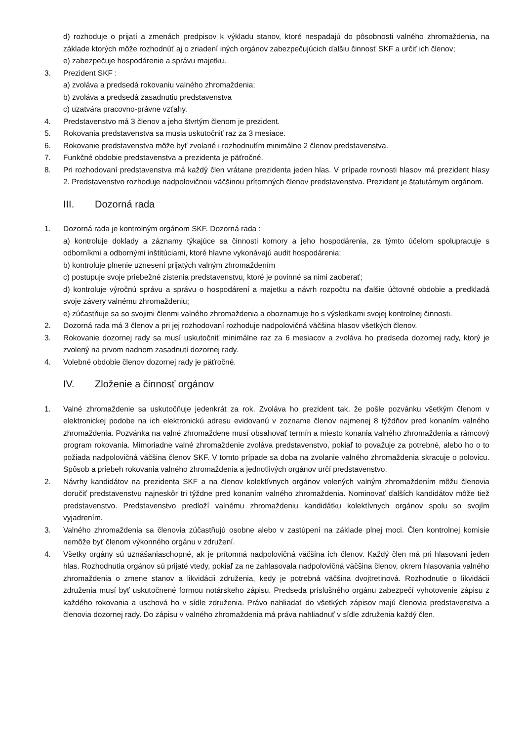d) rozhoduje o prijatí a zmenách predpisov k výkladu stanov, ktoré nespadajú do pôsobnosti valného zhromaždenia, na základe ktorých môže rozhodnúť aj o zriadení iných orgánov zabezpečujúcich ďalšiu činnosť SKF a určiť ich členov;
e) zabezpečuje hospodárenie a správu majetku.
3. Prezident SKF :
a) zvoláva a predsedá rokovaniu valného zhromaždenia;
b) zvoláva a predsedá zasadnutiu predstavenstva
c) uzatvára pracovno-právne vzťahy.
4. Predstavenstvo má 3 členov a jeho štvrtým členom je prezident.
5. Rokovania predstavenstva sa musia uskutočniť raz za 3 mesiace.
6. Rokovanie predstavenstva môže byť zvolané i rozhodnutím minimálne 2 členov predstavenstva.
7. Funkčné obdobie predstavenstva a prezidenta je päťročné.
8. Pri rozhodovaní predstavenstva má každý člen vrátane prezidenta jeden hlas. V prípade rovnosti hlasov má prezident hlasy 2. Predstavenstvo rozhoduje nadpolovičnou väčšinou prítomných členov predstavenstva. Prezident je štatutárnym orgánom.
III. Dozorná rada
1. Dozorná rada je kontrolným orgánom SKF. Dozorná rada :
a) kontroluje doklady a záznamy týkajúce sa činnosti komory a jeho hospodárenia, za týmto účelom spolupracuje s odborníkmi a odbornými inštitúciami, ktoré hlavne vykonávajú audit hospodárenia;
b) kontroluje plnenie uznesení prijatých valným zhromaždením
c) postupuje svoje priebežné zistenia predstavenstvu, ktoré je povinné sa nimi zaoberať;
d) kontroluje výročnú správu a správu o hospodárení a majetku a návrh rozpočtu na ďalšie účtovné obdobie a predkladá svoje závery valnému zhromaždeniu;
e) zúčastňuje sa so svojimi členmi valného zhromaždenia a oboznamuje ho s výsledkami svojej kontrolnej činnosti.
2. Dozorná rada má 3 členov a pri jej rozhodovaní rozhoduje nadpolovičná väčšina hlasov všetkých členov.
3. Rokovanie dozornej rady sa musí uskutočniť minimálne raz za 6 mesiacov a zvoláva ho predseda dozornej rady, ktorý je zvolený na prvom riadnom zasadnutí dozornej rady.
4. Volebné obdobie členov dozornej rady je päťročné.
IV. Zloženie a činnosť orgánov
1. Valné zhromaždenie sa uskutočňuje jedenkrát za rok. Zvoláva ho prezident tak, že pošle pozvánku všetkým členom v elektronickej podobe na ich elektronickú adresu evidovanú v zozname členov najmenej 8 týždňov pred konaním valného zhromaždenia. Pozvánka na valné zhromaždene musí obsahovať termín a miesto konania valného zhromaždenia a rámcový program rokovania. Mimoriadne valné zhromaždenie zvoláva predstavenstvo, pokiaľ to považuje za potrebné, alebo ho o to požiada nadpolovičná väčšina členov SKF. V tomto prípade sa doba na zvolanie valného zhromaždenia skracuje o polovicu. Spôsob a priebeh rokovania valného zhromaždenia a jednotlivých orgánov určí predstavenstvo.
2. Návrhy kandidátov na prezidenta SKF a na členov kolektívnych orgánov volených valným zhromaždením môžu členovia doručiť predstavenstvu najneskôr tri týždne pred konaním valného zhromaždenia. Nominovať ďalších kandidátov môže tiež predstavenstvo. Predstavenstvo predloží valnému zhromaždeniu kandidátku kolektívnych orgánov spolu so svojím vyjadrením.
3. Valného zhromaždenia sa členovia zúčastňujú osobne alebo v zastúpení na základe plnej moci. Člen kontrolnej komisie nemôže byť členom výkonného orgánu v združení.
4. Všetky orgány sú uznášaniaschopné, ak je prítomná nadpolovičná väčšina ich členov. Každý člen má pri hlasovaní jeden hlas. Rozhodnutia orgánov sú prijaté vtedy, pokiaľ za ne zahlasovala nadpolovičná väčšina členov, okrem hlasovania valného zhromaždenia o zmene stanov a likvidácii združenia, kedy je potrebná väčšina dvojtretinová. Rozhodnutie o likvidácii združenia musí byť uskutočnené formou notárskeho zápisu. Predseda príslušného orgánu zabezpečí vyhotovenie zápisu z každého rokovania a uschová ho v sídle združenia. Právo nahliadať do všetkých zápisov majú členovia predstavenstva a členovia dozornej rady. Do zápisu v valného zhromaždenia má práva nahliadnuť v sídle združenia každý člen.